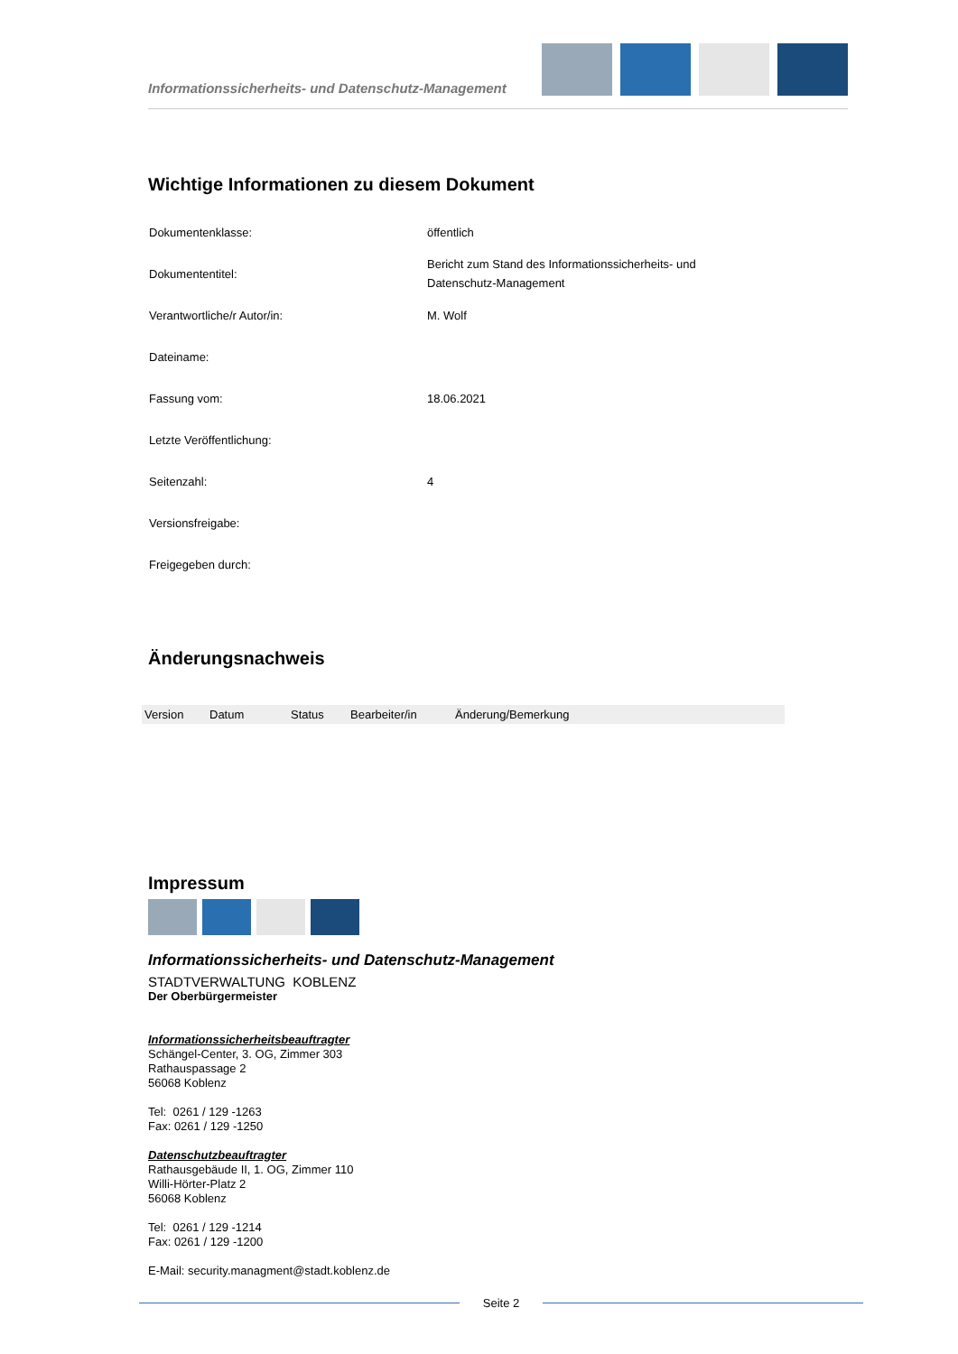Informationssicherheits- und Datenschutz-Management
Wichtige Informationen zu diesem Dokument
| Dokumentenklasse: | öffentlich |
| Dokumententitel: | Bericht zum Stand des Informationssicherheits- und Datenschutz-Management |
| Verantwortliche/r Autor/in: | M. Wolf |
| Dateiname: | |
| Fassung vom: | 18.06.2021 |
| Letzte Veröffentlichung: | |
| Seitenzahl: | 4 |
| Versionsfreigabe: | |
| Freigegeben durch: | |
Änderungsnachweis
| Version | Datum | Status | Bearbeiter/in | Änderung/Bemerkung |
| --- | --- | --- | --- | --- |
Impressum
Informationssicherheits- und Datenschutz-Management
STADTVERWALTUNG KOBLENZ
Der Oberbürgermeister
Informationssicherheitsbeauftragter
Schängel-Center, 3. OG, Zimmer 303
Rathauspassage 2
56068 Koblenz
Tel: 0261 / 129 -1263
Fax: 0261 / 129 -1250
Datenschutzbeauftragter
Rathausgebäude II, 1. OG, Zimmer 110
Willi-Hörter-Platz 2
56068 Koblenz
Tel: 0261 / 129 -1214
Fax: 0261 / 129 -1200
E-Mail: security.managment@stadt.koblenz.de
Seite 2